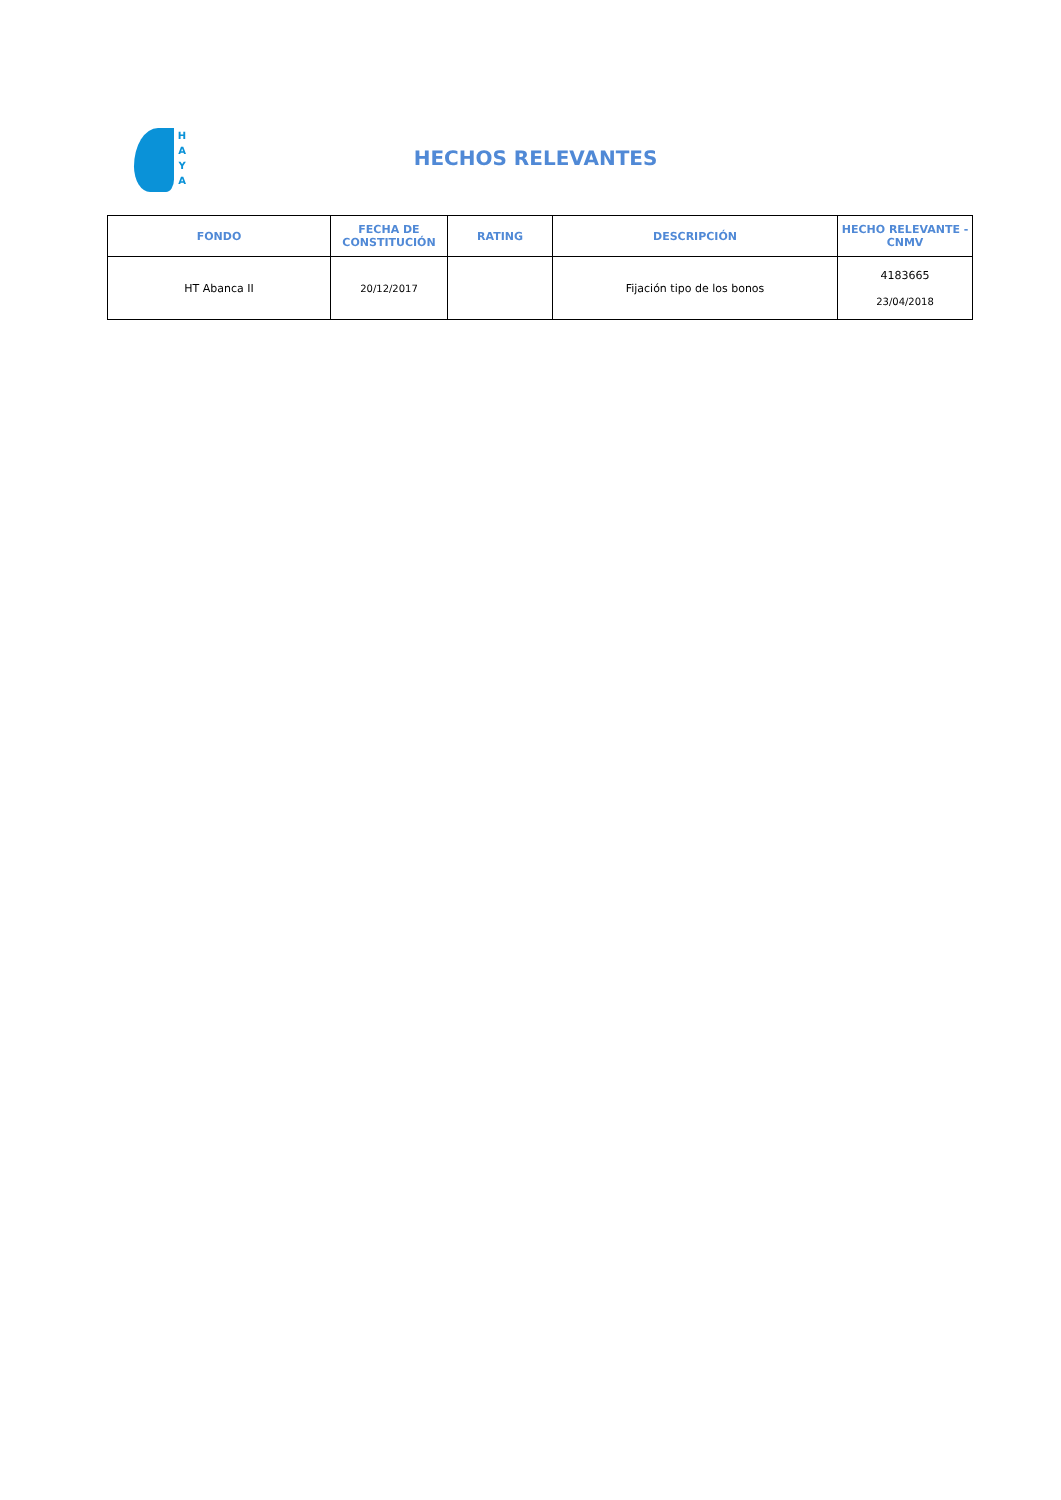H A Y A
HECHOS RELEVANTES
| FONDO | FECHA DE CONSTITUCIÓN | RATING | DESCRIPCIÓN | HECHO RELEVANTE - CNMV |
| --- | --- | --- | --- | --- |
| HT Abanca II | 20/12/2017 | | Fijación tipo de los bonos | 4183665 23/04/2018 |